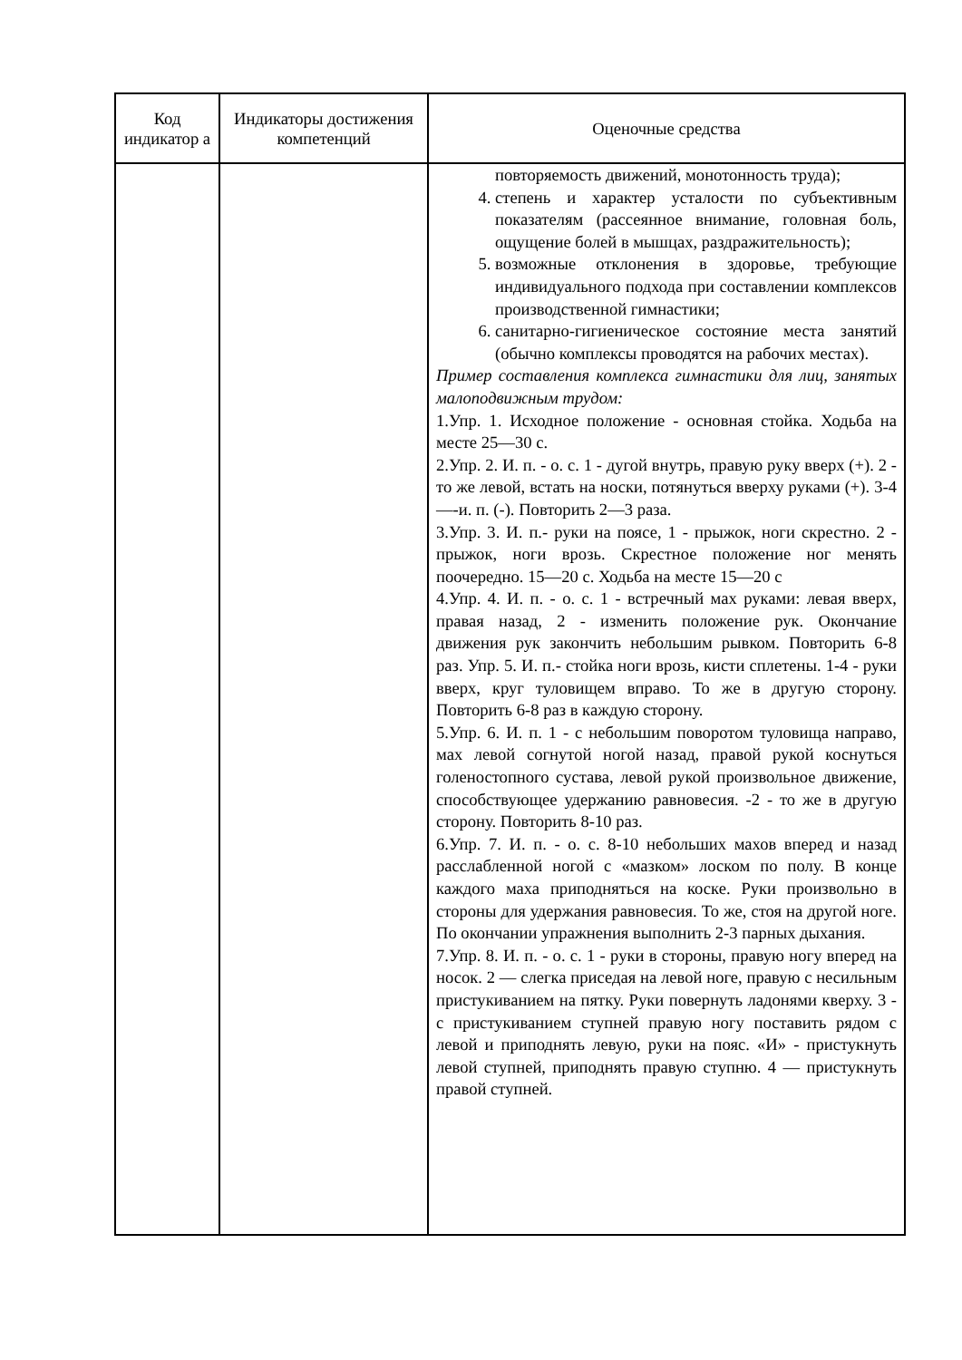| Код индикатор а | Индикаторы достижения компетенций | Оценочные средства |
| --- | --- | --- |
| | | повторяемость движений, монотонность труда); 4. степень и характер усталости по субъективным показателям (рассеянное внимание, головная боль, ощущение болей в мышцах, раздражительность); 5. возможные отклонения в здоровье, требующие индивидуального подхода при составлении комплексов производственной гимнастики; 6. санитарно-гигиеническое состояние места занятий (обычно комплексы проводятся на рабочих местах). Пример составления комплекса гимнастики для лиц, занятых малоподвижным трудом: 1.Упр. 1. Исходное положение - основная стойка. Ходьба на месте 25—30 с. 2.Упр. 2. И. п. - о. с. 1 - дугой внутрь, правую руку вверх (+). 2 - то же левой, встать на носки, потянуться вверху руками (+). 3-4 —-и. п. (-). Повторить 2—3 раза. 3.Упр. 3. И. п.- руки на поясе, 1 - прыжок, ноги скрестно. 2 - прыжок, ноги врозь. Скрестное положение ног менять поочередно. 15—20 с. Ходьба на месте 15—20 с 4.Упр. 4. И. п. - о. с. 1 - встречный мах руками: левая вверх, правая назад, 2 - изменить положение рук. Окончание движения рук закончить небольшим рывком. Повторить 6-8 раз. Упр. 5. И. п.- стойка ноги врозь, кисти сплетены. 1-4 - руки вверх, круг туловищем вправо. То же в другую сторону. Повторить 6-8 раз в каждую сторону. 5.Упр. 6. И. п. 1 - с небольшим поворотом туловища направо, мах левой согнутой ногой назад, правой рукой коснуться голеностопного сустава, левой рукой произвольное движение, способствующее удержанию равновесия. -2 - то же в другую сторону. Повторить 8-10 раз. 6.Упр. 7. И. п. - о. с. 8-10 небольших махов вперед и назад расслабленной ногой с «мазком» лоском по полу. В конце каждого маха приподняться на коске. Руки произвольно в стороны для удержания равновесия. То же, стоя на другой ноге. По окончании упражнения выполнить 2-3 парных дыхания. 7.Упр. 8. И. п. - о. с. 1 - руки в стороны, правую ногу вперед на носок. 2 — слегка приседая на левой ноге, правую с несильным пристукиванием на пятку. Руки повернуть ладонями кверху. 3 - с пристукиванием ступней правую ногу поставить рядом с левой и приподнять левую, руки на пояс. «И» - пристукнуть левой ступней, приподнять правую ступню. 4 — пристукнуть правой ступней. |